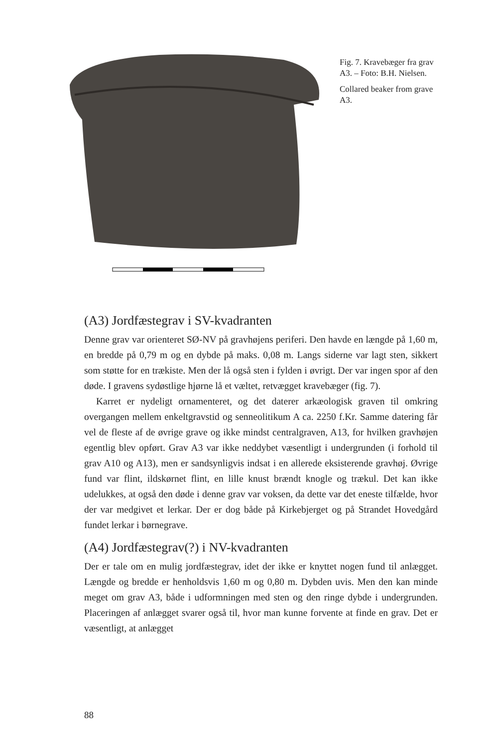Fig. 7. Kravebæger fra grav A3. – Foto: B.H. Nielsen.
Collared beaker from grave A3.
(A3) Jordfæstegrav i SV-kvadranten
Denne grav var orienteret SØ-NV på gravhøjens periferi. Den havde en længde på 1,60 m, en bredde på 0,79 m og en dybde på maks. 0,08 m. Langs siderne var lagt sten, sikkert som støtte for en trækiste. Men der lå også sten i fylden i øvrigt. Der var ingen spor af den døde. I gravens sydøstlige hjørne lå et væltet, retvægget kravebæger (fig. 7).
Karret er nydeligt ornamenteret, og det daterer arkæologisk graven til omkring overgangen mellem enkeltgravstid og senneolitikum A ca. 2250 f.Kr. Samme datering får vel de fleste af de øvrige grave og ikke mindst centralgraven, A13, for hvilken gravhøjen egentlig blev opført. Grav A3 var ikke neddybet væsentligt i undergrunden (i forhold til grav A10 og A13), men er sandsynligvis indsat i en allerede eksisterende gravhøj. Øvrige fund var flint, ildskørnet flint, en lille knust brændt knogle og trækul. Det kan ikke udelukkes, at også den døde i denne grav var voksen, da dette var det eneste tilfælde, hvor der var medgivet et lerkar. Der er dog både på Kirkebjerget og på Strandet Hovedgård fundet lerkar i børnegrave.
(A4) Jordfæstegrav(?) i NV-kvadranten
Der er tale om en mulig jordfæstegrav, idet der ikke er knyttet nogen fund til anlægget. Længde og bredde er henholdsvis 1,60 m og 0,80 m. Dybden uvis. Men den kan minde meget om grav A3, både i udformningen med sten og den ringe dybde i undergrunden. Placeringen af anlægget svarer også til, hvor man kunne forvente at finde en grav. Det er væsentligt, at anlægget
88